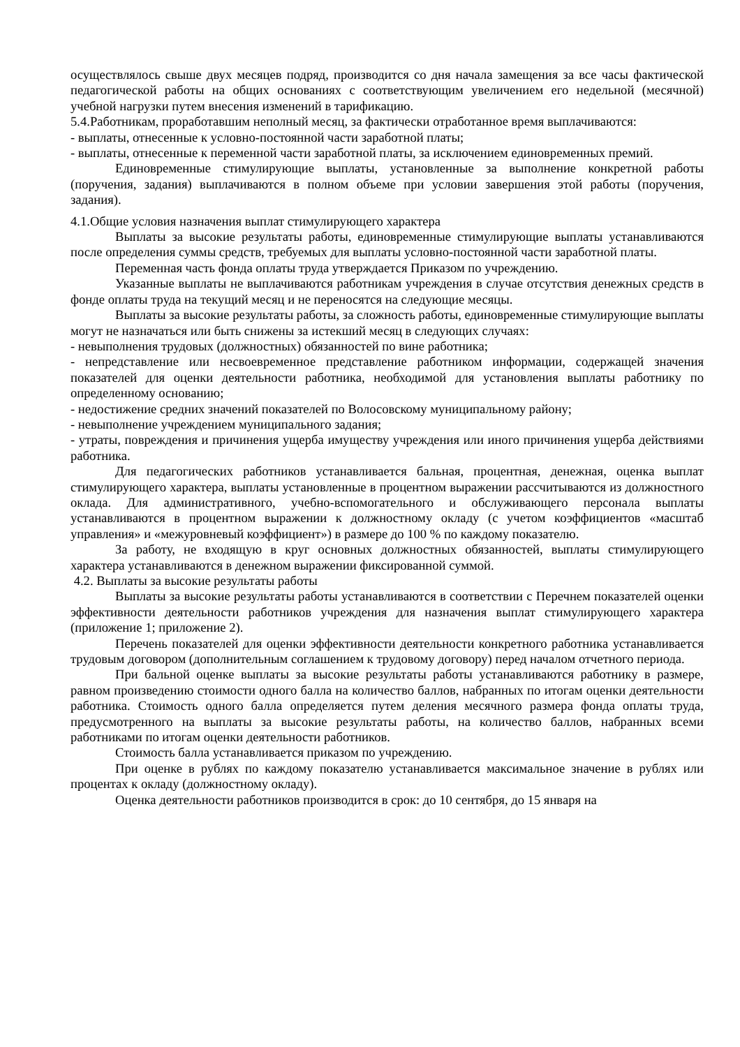осуществлялось свыше двух месяцев подряд, производится со дня начала замещения за все часы фактической педагогической работы на общих основаниях с соответствующим увеличением его недельной (месячной) учебной нагрузки путем внесения изменений в тарификацию.
5.4.Работникам, проработавшим неполный месяц, за фактически отработанное время выплачиваются:
- выплаты, отнесенные к условно-постоянной части заработной платы;
- выплаты, отнесенные к переменной части заработной платы, за исключением единовременных премий.
Единовременные стимулирующие выплаты, установленные за выполнение конкретной работы (поручения, задания) выплачиваются в полном объеме при условии завершения этой работы (поручения, задания).
4.1.Общие условия назначения выплат стимулирующего характера
Выплаты за высокие результаты работы, единовременные стимулирующие выплаты устанавливаются после определения суммы средств, требуемых для выплаты условно-постоянной части заработной платы.
Переменная часть фонда оплаты труда утверждается Приказом по учреждению.
Указанные выплаты не выплачиваются работникам учреждения в случае отсутствия денежных средств в фонде оплаты труда на текущий месяц и не переносятся на следующие месяцы.
Выплаты за высокие результаты работы, за сложность работы, единовременные стимулирующие выплаты могут не назначаться или быть снижены за истекший месяц в следующих случаях:
- невыполнения трудовых (должностных) обязанностей по вине работника;
- непредставление или несвоевременное представление работником информации, содержащей значения показателей для оценки деятельности работника, необходимой для установления выплаты работнику по определенному основанию;
- недостижение средних значений показателей по Волосовскому муниципальному району;
- невыполнение учреждением муниципального задания;
- утраты, повреждения и причинения ущерба имуществу учреждения или иного причинения ущерба действиями работника.
Для педагогических работников устанавливается бальная, процентная, денежная, оценка выплат стимулирующего характера, выплаты установленные в процентном выражении рассчитываются из должностного оклада. Для административного, учебно-вспомогательного и обслуживающего персонала выплаты устанавливаются в процентном выражении к должностному окладу (с учетом коэффициентов «масштаб управления» и «межуровневый коэффициент») в размере до 100 % по каждому показателю.
За работу, не входящую в круг основных должностных обязанностей, выплаты стимулирующего характера устанавливаются в денежном выражении фиксированной суммой.
4.2. Выплаты за высокие результаты работы
Выплаты за высокие результаты работы устанавливаются в соответствии с Перечнем показателей оценки эффективности деятельности работников учреждения для назначения выплат стимулирующего характера (приложение 1; приложение 2).
Перечень показателей для оценки эффективности деятельности конкретного работника устанавливается трудовым договором (дополнительным соглашением к трудовому договору) перед началом отчетного периода.
При бальной оценке выплаты за высокие результаты работы устанавливаются работнику в размере, равном произведению стоимости одного балла на количество баллов, набранных по итогам оценки деятельности работника. Стоимость одного балла определяется путем деления месячного размера фонда оплаты труда, предусмотренного на выплаты за высокие результаты работы, на количество баллов, набранных всеми работниками по итогам оценки деятельности работников.
Стоимость балла устанавливается приказом по учреждению.
При оценке в рублях по каждому показателю устанавливается максимальное значение в рублях или процентах к окладу (должностному окладу).
Оценка деятельности работников производится в срок: до 10 сентября, до 15 января на